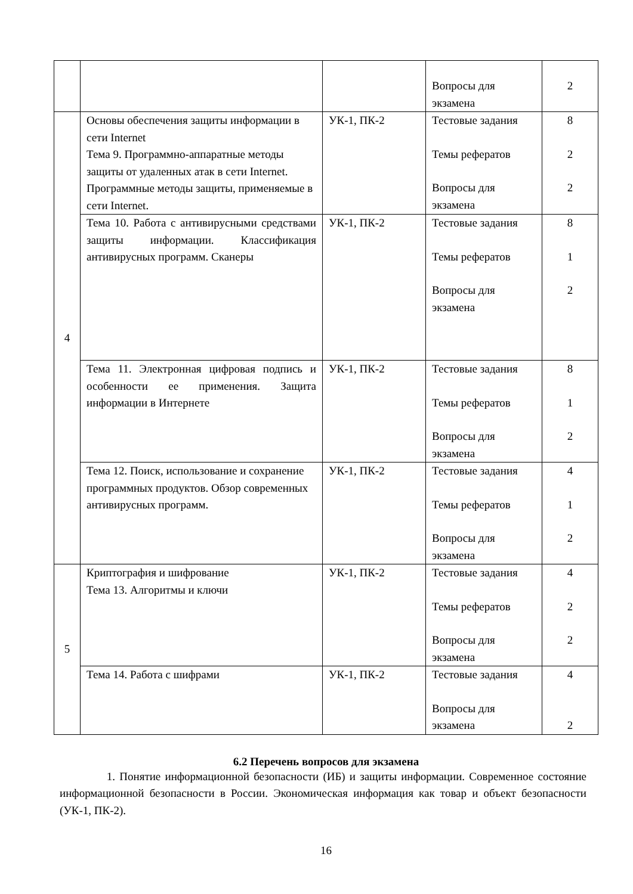| | | | Вопросы для экзамена | 2 |
| 4 | Основы обеспечения защиты информации в сети Internet Тема 9. Программно-аппаратные методы защиты от удаленных атак в сети Internet. Программные методы защиты, применяемые в сети Internet. | УК-1, ПК-2 | Тестовые задания Темы рефератов Вопросы для экзамена | 8 2 2 |
| | Тема 10. Работа с антивирусными средствами защиты информации. Классификация антивирусных программ. Сканеры | УК-1, ПК-2 | Тестовые задания Темы рефератов Вопросы для экзамена | 8 1 2 |
| | Тема 11. Электронная цифровая подпись и особенности ее применения. Защита информации в Интернете | УК-1, ПК-2 | Тестовые задания Темы рефератов Вопросы для экзамена | 8 1 2 |
| | Тема 12. Поиск, использование и сохранение программных продуктов. Обзор современных антивирусных программ. | УК-1, ПК-2 | Тестовые задания Темы рефератов Вопросы для экзамена | 4 1 2 |
| 5 | Криптография и шифрование Тема 13. Алгоритмы и ключи | УК-1, ПК-2 | Тестовые задания Темы рефератов Вопросы для экзамена | 4 2 2 |
| | Тема 14. Работа с шифрами | УК-1, ПК-2 | Тестовые задания Вопросы для экзамена | 4 2 |
6.2 Перечень вопросов для экзамена
1. Понятие информационной безопасности (ИБ) и защиты информации. Современное состояние информационной безопасности в России. Экономическая информация как товар и объект безопасности (УК-1, ПК-2).
16